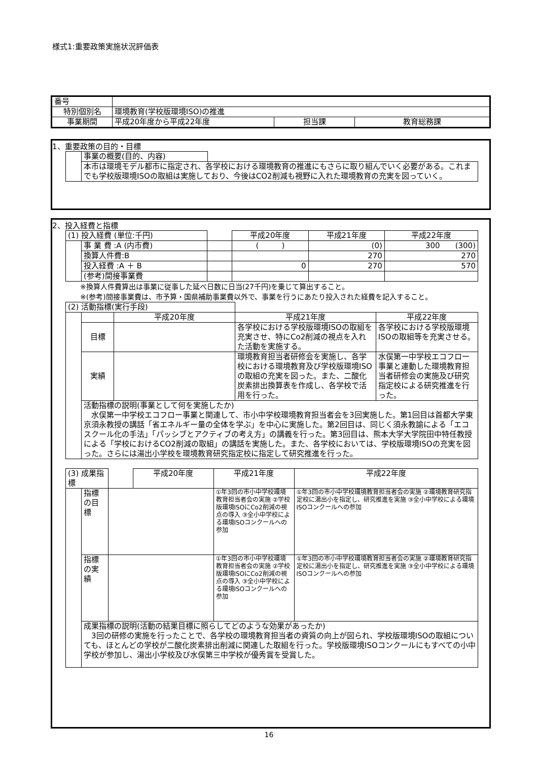様式1:重要政策実施状況評価表
| 番号 | | | |
| 特別個別名 | 環境教育(学校版環境ISO)の推進 | | |
| 事業期間 | 平成20年度から平成22年度 | 担当課 | 教育総務課 |
1、重要政策の目的・目標
| | 事業の概要(目的、内容) | |
| | 本市は環境モデル都市に指定され、各学校における環境教育の推進にもさらに取り組んでいく必要がある。これまでも学校版環境ISOの取組は実施しており、今後はCO2削減も視野に入れた環境教育の充実を図っていく。 | |
2、投入経費と指標
| (1) 投入経費 (単位:千円) | | | 平成20年度 | 平成21年度 | 平成22年度 |
| | 事 業 費 :A (内市費) | | ( ) | (0) | 300 (300) |
| | 換算人件費:B | | | 270 | 270 |
| | 投入経費 :A ＋ B | | 0 | 270 | 570 |
| | (参考)間接事業費 | | | | |
※換算人件費算出は事業に従事した延べ日数に日当(27千円)を乗じて算出すること。
※(参考)間接事業費は、市予算・国県補助事業費以外で、事業を行うにあたり投入された経費を記入すること。
| (2) 活動指標(実行手段) | | | | |
| | | 平成20年度 | 平成21年度 | 平成22年度 |
| | 目標 | | 各学校における学校版環境ISOの取組を充実させ、特にCo2削減の視点を入れた活動を実施する。 | 各学校における学校版環境ISOの取組等を充実させる。 |
| | 実績 | | 環境教育担当者研修会を実施し、各学校における環境教育及び学校版環境ISOの取組の充実を図った。また、二酸化炭素排出換算表を作成し、各学校で活用を行った。 | 水俣第一中学校エコフロー事業と連動した環境教育担当者研修会の実施及び研究指定校による研究推進を行った。 |
| | 活動指標の説明(事業として何を実施したか) 水俣第一中学校エコフロー事業と関連して、市小中学校環境教育担当者会を3回実施した。第1回目は首都大学東京須永教授の講話「省エネルギー量の全体を学ぶ」を中心に実施した。第2回目は、同じく須永教諭による「エコスクール化の手法」「パッシブとアクティブの考え方」の講義を行った。第3回目は、熊本大学大学院田中特任教授による「学校におけるCO2削減の取組」の講話を実施した。また、各学校においては、学校版環境ISOの充実を図った。さらには湯出小学校を環境教育研究指定校に指定して研究推進を行った。 | | | |
| (3) 成果指標 | | | 平成20年度 | 平成21年度 | 平成22年度 |
| | 指標の目標 | | | ①年3回の市小中学校環境教育担当者会の実施 ②学校版環境ISOにCo2削減の視点の導入 ③全小中学校による環境ISOコンクールへの参加 | ①年3回の市小中学校環境教育担当者会の実施 ②環境教育研究指定校に湯出小を指定し、研究推進を実施 ③全小中学校による環境ISOコンクールへの参加 |
| | 指標の実績 | | | ①年3回の市小中学校環境教育担当者会の実施 ②学校版環境ISOにCo2削減の視点の導入 ③全小中学校による環境ISOコンクールへの参加 | ①年3回の市小中学校環境教育担当者会の実施 ②環境教育研究指定校に湯出小を指定し、研究推進を実施 ③全小中学校による環境ISOコンクールへの参加 |
| | 成果指標の説明(活動の結果目標に照らしてどのような効果があったか) 3回の研修の実施を行ったことで、各学校の環境教育担当者の資質の向上が図られ、学校版環境ISOの取組についても、ほとんどの学校が二酸化炭素排出削減に関連した取組を行った。学校版環境ISOコンクールにもすべての小中学校が参加し、湯出小学校及び水俣第三中学校が優秀賞を受賞した。 | | | | |
16